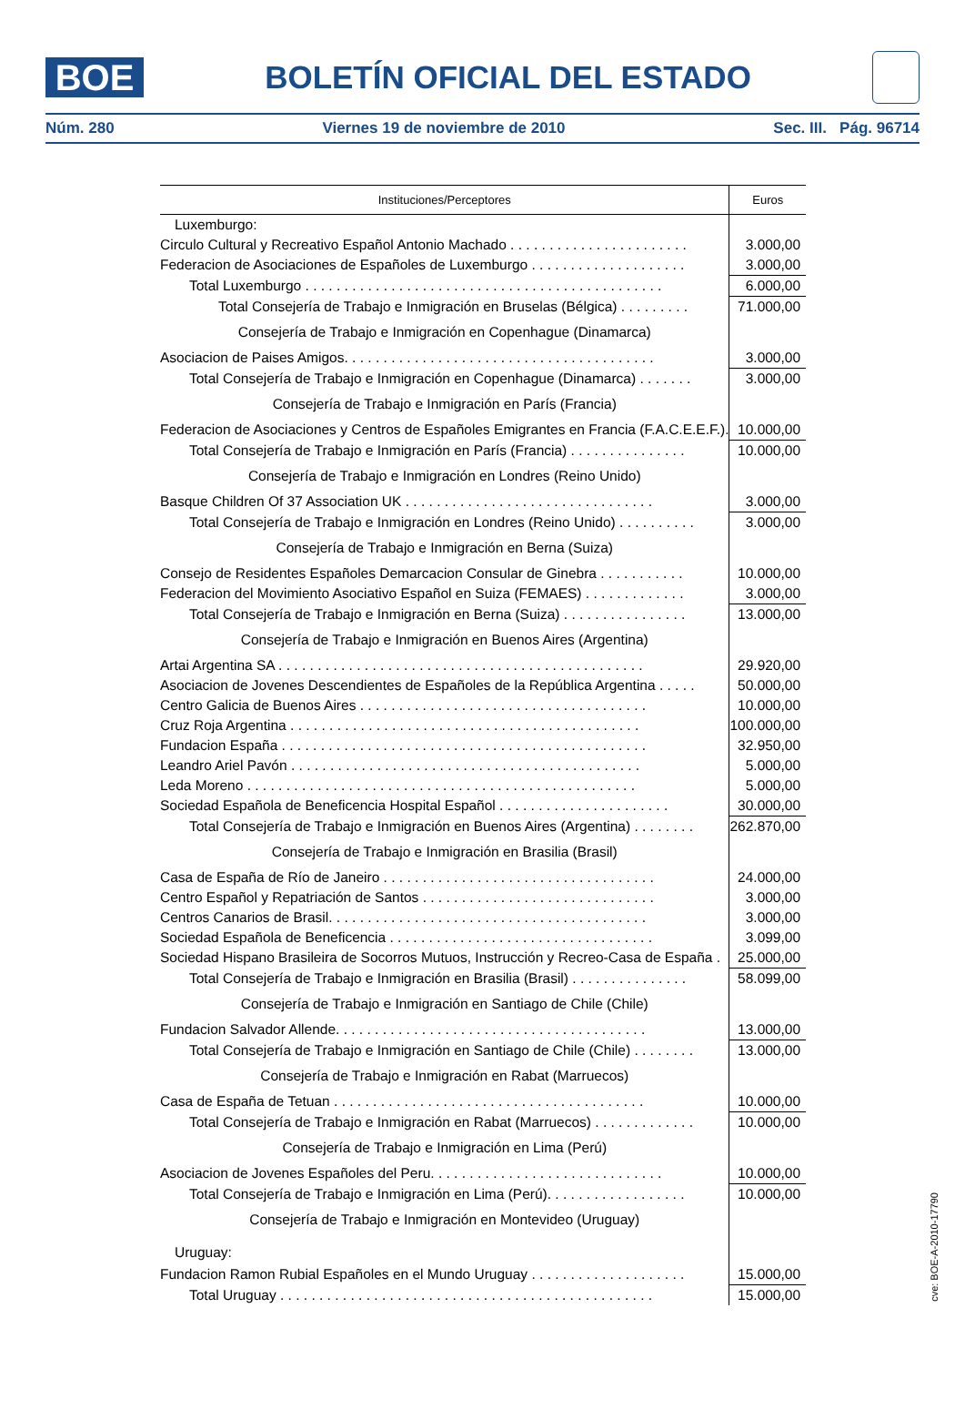BOE
BOLETÍN OFICIAL DEL ESTADO
Núm. 280 Viernes 19 de noviembre de 2010 Sec. III. Pág. 96714
| Instituciones/Perceptores | Euros |
| --- | --- |
| Luxemburgo: | |
| Circulo Cultural y Recreativo Español Antonio Machado . . . . . . . . . . . . . . . . . . . . . . . | 3.000,00 |
| Federacion de Asociaciones de Españoles de Luxemburgo . . . . . . . . . . . . . . . . . . . . | 3.000,00 |
| Total Luxemburgo . . . . . . . . . . . . . . . . . . . . . . . . . . . . . . . . . . . . . . . . . . . . . . | 6.000,00 |
| Total Consejería de Trabajo e Inmigración en Bruselas (Bélgica) . . . . . . . . . | 71.000,00 |
| Consejería de Trabajo e Inmigración en Copenhague (Dinamarca) | |
| Asociacion de Paises Amigos. . . . . . . . . . . . . . . . . . . . . . . . . . . . . . . . . . . . . . . . | 3.000,00 |
| Total Consejería de Trabajo e Inmigración en Copenhague (Dinamarca) . . . . . . . | 3.000,00 |
| Consejería de Trabajo e Inmigración en París (Francia) | |
| Federacion de Asociaciones y Centros de Españoles Emigrantes en Francia (F.A.C.E.E.F.). | 10.000,00 |
| Total Consejería de Trabajo e Inmigración en París (Francia) . . . . . . . . . . . . . . . | 10.000,00 |
| Consejería de Trabajo e Inmigración en Londres (Reino Unido) | |
| Basque Children Of 37 Association UK . . . . . . . . . . . . . . . . . . . . . . . . . . . . . . . . | 3.000,00 |
| Total Consejería de Trabajo e Inmigración en Londres (Reino Unido) . . . . . . . . . . | 3.000,00 |
| Consejería de Trabajo e Inmigración en Berna (Suiza) | |
| Consejo de Residentes Españoles Demarcacion Consular de Ginebra . . . . . . . . . . . | 10.000,00 |
| Federacion del Movimiento Asociativo Español en Suiza (FEMAES) . . . . . . . . . . . . . | 3.000,00 |
| Total Consejería de Trabajo e Inmigración en Berna (Suiza) . . . . . . . . . . . . . . . . | 13.000,00 |
| Consejería de Trabajo e Inmigración en Buenos Aires (Argentina) | |
| Artai Argentina SA . . . . . . . . . . . . . . . . . . . . . . . . . . . . . . . . . . . . . . . . . . . . . . . | 29.920,00 |
| Asociacion de Jovenes Descendientes de Españoles de la República Argentina . . . . . | 50.000,00 |
| Centro Galicia de Buenos Aires . . . . . . . . . . . . . . . . . . . . . . . . . . . . . . . . . . . . . | 10.000,00 |
| Cruz Roja Argentina . . . . . . . . . . . . . . . . . . . . . . . . . . . . . . . . . . . . . . . . . . . . . | 100.000,00 |
| Fundacion España . . . . . . . . . . . . . . . . . . . . . . . . . . . . . . . . . . . . . . . . . . . . . . . | 32.950,00 |
| Leandro Ariel Pavón . . . . . . . . . . . . . . . . . . . . . . . . . . . . . . . . . . . . . . . . . . . . . | 5.000,00 |
| Leda Moreno . . . . . . . . . . . . . . . . . . . . . . . . . . . . . . . . . . . . . . . . . . . . . . . . . . | 5.000,00 |
| Sociedad Española de Beneficencia Hospital Español . . . . . . . . . . . . . . . . . . . . . . | 30.000,00 |
| Total Consejería de Trabajo e Inmigración en Buenos Aires (Argentina) . . . . . . . . | 262.870,00 |
| Consejería de Trabajo e Inmigración en Brasilia (Brasil) | |
| Casa de España de Río de Janeiro . . . . . . . . . . . . . . . . . . . . . . . . . . . . . . . . . . . | 24.000,00 |
| Centro Español y Repatriación de Santos . . . . . . . . . . . . . . . . . . . . . . . . . . . . . . | 3.000,00 |
| Centros Canarios de Brasil. . . . . . . . . . . . . . . . . . . . . . . . . . . . . . . . . . . . . . . . . | 3.000,00 |
| Sociedad Española de Beneficencia . . . . . . . . . . . . . . . . . . . . . . . . . . . . . . . . . . | 3.099,00 |
| Sociedad Hispano Brasileira de Socorros Mutuos, Instrucción y Recreo-Casa de España . | 25.000,00 |
| Total Consejería de Trabajo e Inmigración en Brasilia (Brasil) . . . . . . . . . . . . . . . | 58.099,00 |
| Consejería de Trabajo e Inmigración en Santiago de Chile (Chile) | |
| Fundacion Salvador Allende. . . . . . . . . . . . . . . . . . . . . . . . . . . . . . . . . . . . . . . . | 13.000,00 |
| Total Consejería de Trabajo e Inmigración en Santiago de Chile (Chile) . . . . . . . . | 13.000,00 |
| Consejería de Trabajo e Inmigración en Rabat (Marruecos) | |
| Casa de España de Tetuan . . . . . . . . . . . . . . . . . . . . . . . . . . . . . . . . . . . . . . . . | 10.000,00 |
| Total Consejería de Trabajo e Inmigración en Rabat (Marruecos) . . . . . . . . . . . . . | 10.000,00 |
| Consejería de Trabajo e Inmigración en Lima (Perú) | |
| Asociacion de Jovenes Españoles del Peru. . . . . . . . . . . . . . . . . . . . . . . . . . . . . . | 10.000,00 |
| Total Consejería de Trabajo e Inmigración en Lima (Perú). . . . . . . . . . . . . . . . . . | 10.000,00 |
| Consejería de Trabajo e Inmigración en Montevideo (Uruguay) | |
| Uruguay: | |
| Fundacion Ramon Rubial Españoles en el Mundo Uruguay . . . . . . . . . . . . . . . . . . . . | 15.000,00 |
| Total Uruguay . . . . . . . . . . . . . . . . . . . . . . . . . . . . . . . . . . . . . . . . . . . . . . . . | 15.000,00 |
cve: BOE-A-2010-17790